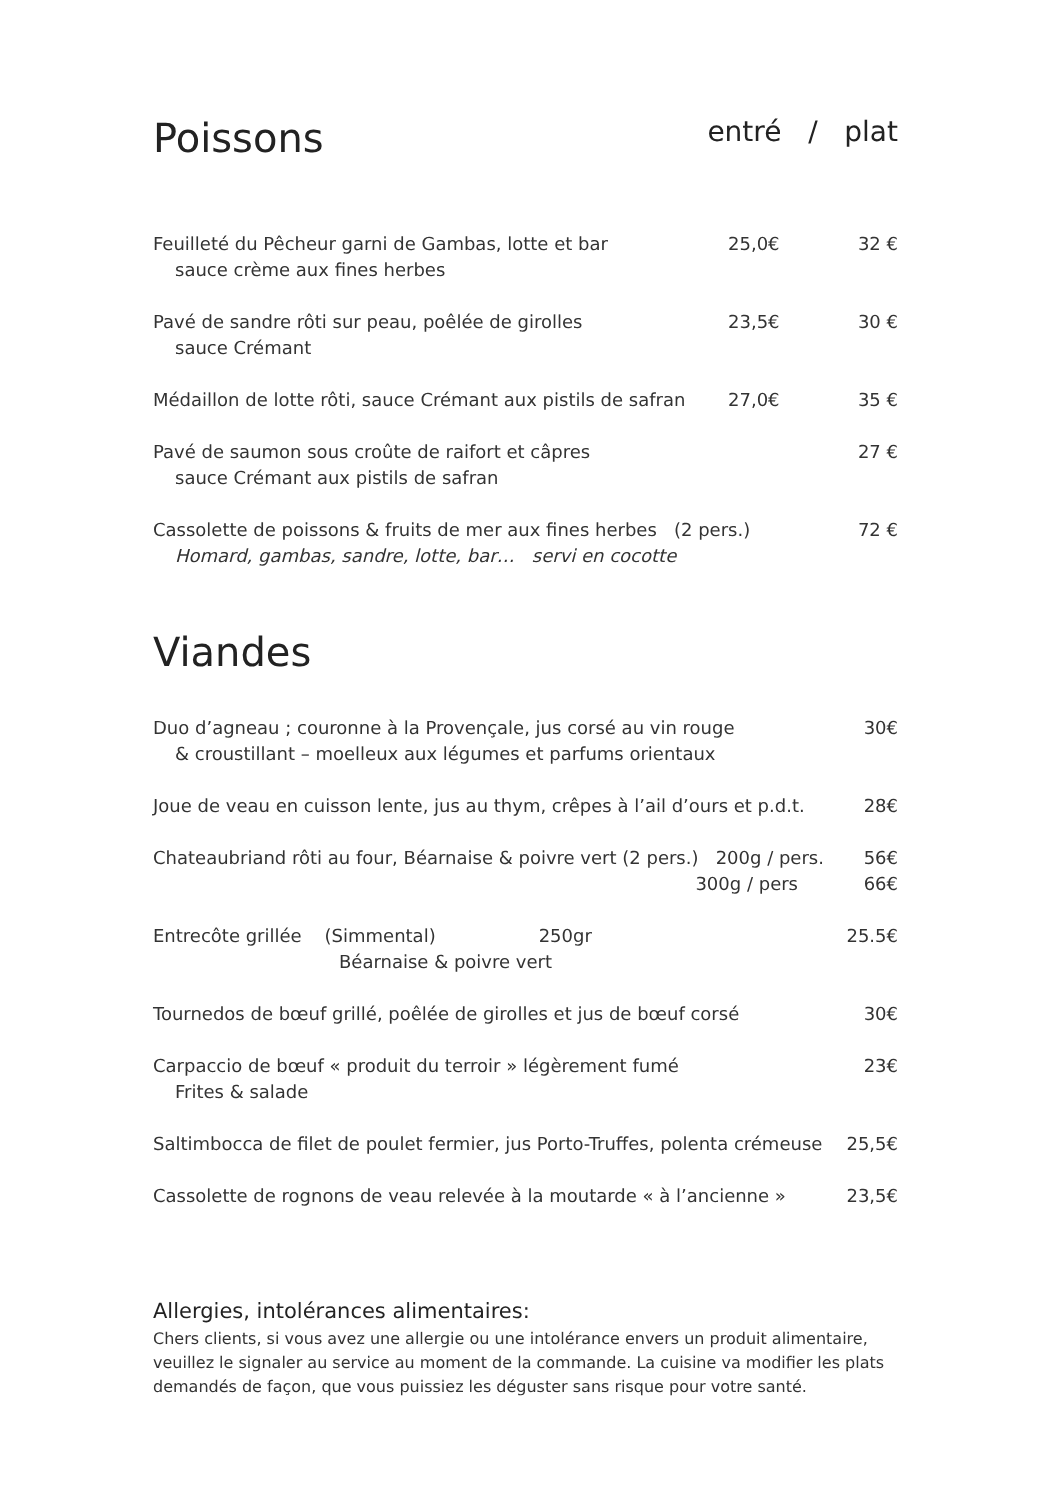Poissons entré / plat
Feuilleté du Pêcheur garni de Gambas, lotte et bar
sauce crème aux fines herbes
25,0€ 32 €
Pavé de sandre rôti sur peau, poêlée de girolles
sauce Crémant
23,5€ 30 €
Médaillon de lotte rôti, sauce Crémant aux pistils de safran
27,0€ 35 €
Pavé de saumon sous croûte de raifort et câpres
sauce Crémant aux pistils de safran
27 €
Cassolette de poissons & fruits de mer aux fines herbes (2 pers.)
Homard, gambas, sandre, lotte, bar… servi en cocotte
72 €
Viandes
Duo d’agneau ; couronne à la Provençale, jus corsé au vin rouge
& croustillant – moelleux aux légumes et parfums orientaux
30€
Joue de veau en cuisson lente, jus au thym, crêpes à l’ail d’ours et p.d.t.
28€
Chateaubriand rôti au four, Béarnaise & poivre vert (2 pers.) 200g / pers.
56€
300g / pers 66€
Entrecôte grillée (Simmental) 250gr
Béarnaise & poivre vert
25.5€
Tournedos de bœuf grillé, poêlée de girolles et jus de bœuf corsé
30€
Carpaccio de bœuf « produit du terroir » légèrement fumé
Frites & salade
23€
Saltimbocca de filet de poulet fermier, jus Porto-Truffes, polenta crémeuse
25,5€
Cassolette de rognons de veau relevée à la moutarde « à l’ancienne »
23,5€
Allergies, intolérances alimentaires:
Chers clients, si vous avez une allergie ou une intolérance envers un produit alimentaire, veuillez le signaler au service au moment de la commande. La cuisine va modifier les plats demandés de façon, que vous puissiez les déguster sans risque pour votre santé.